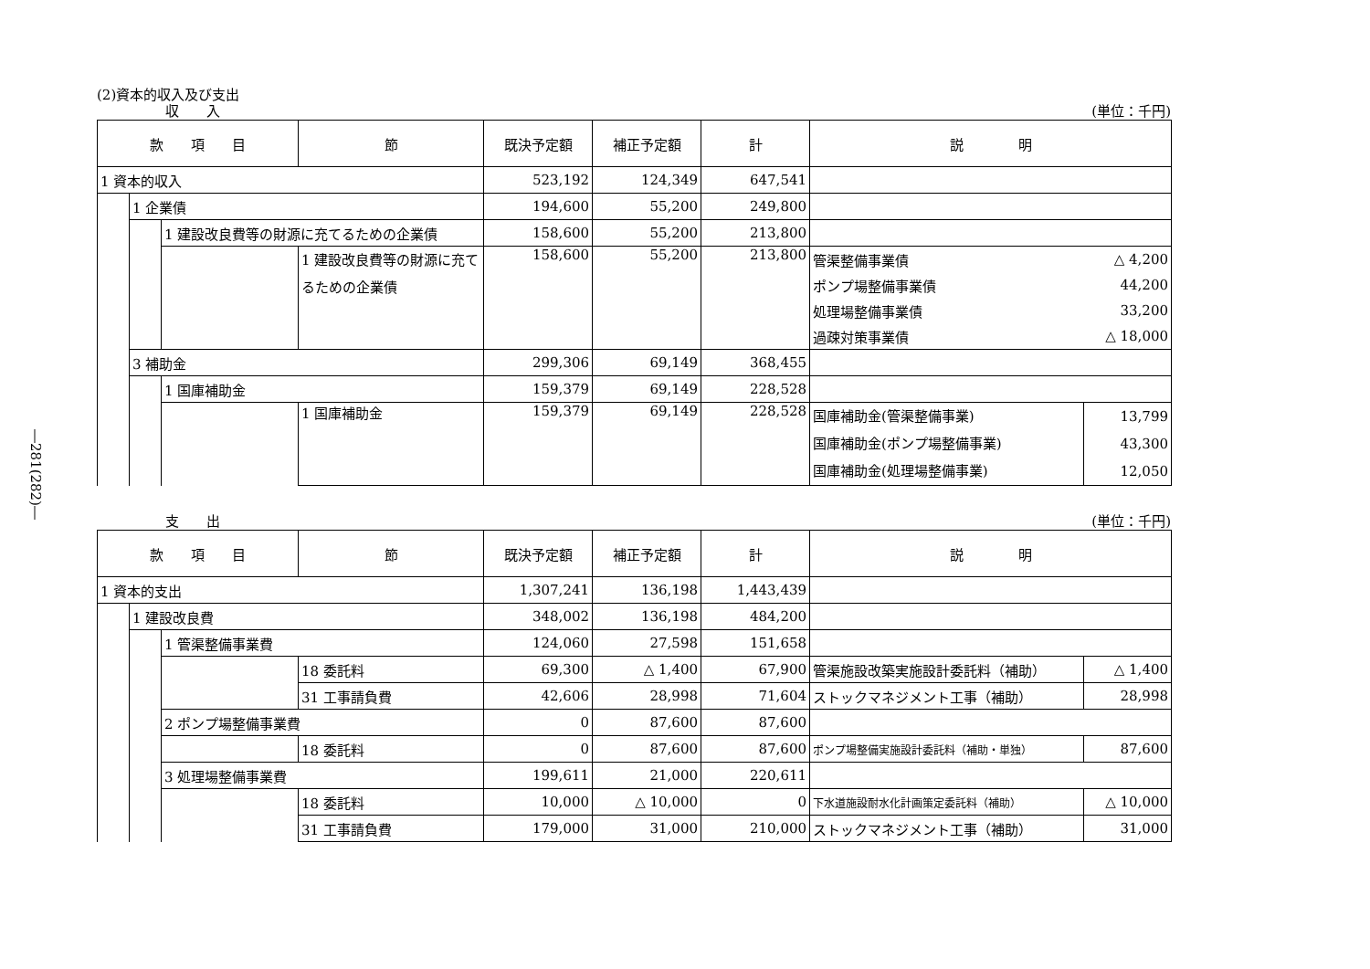―281(282)―
(2)資本的収入及び支出
収　　入 (単位：千円)
| 款 項 目 | | | 節 | 既決予定額 | 補正予定額 | 計 | 説 明 | |
| --- | --- | --- | --- | --- | --- | --- | --- | --- |
| 1 資本的収入 | | | | 523,192 | 124,349 | 647,541 | | |
| | 1 企業債 | | | 194,600 | 55,200 | 249,800 | | |
| | | 1 建設改良費等の財源に充てるための企業債 | | 158,600 | 55,200 | 213,800 | | |
| | | | 1 建設改良費等の財源に充てるための企業債 | 158,600 | 55,200 | 213,800 | 管渠整備事業債 | △ 4,200 |
| | | | | | | | ポンプ場整備事業債 | 44,200 |
| | | | | | | | 処理場整備事業債 | 33,200 |
| | | | | | | | 過疎対策事業債 | △ 18,000 |
| | 3 補助金 | | | 299,306 | 69,149 | 368,455 | | |
| | | 1 国庫補助金 | | 159,379 | 69,149 | 228,528 | | |
| | | | 1 国庫補助金 | 159,379 | 69,149 | 228,528 | 国庫補助金(管渠整備事業) 国庫補助金(ポンプ場整備事業) 国庫補助金(処理場整備事業) | 13,799 43,300 12,050 |
支　　出 (単位：千円)
| 款 項 目 | | | 節 | 既決予定額 | 補正予定額 | 計 | 説 明 | |
| --- | --- | --- | --- | --- | --- | --- | --- | --- |
| 1 資本的支出 | | | | 1,307,241 | 136,198 | 1,443,439 | | |
| | 1 建設改良費 | | | 348,002 | 136,198 | 484,200 | | |
| | | 1 管渠整備事業費 | | 124,060 | 27,598 | 151,658 | | |
| | | | 18 委託料 | 69,300 | △ 1,400 | 67,900 | 管渠施設改築実施設計委託料（補助） | △ 1,400 |
| | | | 31 工事請負費 | 42,606 | 28,998 | 71,604 | ストックマネジメント工事（補助） | 28,998 |
| | | 2 ポンプ場整備事業費 | | 0 | 87,600 | 87,600 | | |
| | | | 18 委託料 | 0 | 87,600 | 87,600 | ポンプ場整備実施設計委託料（補助・単独） | 87,600 |
| | | 3 処理場整備事業費 | | 199,611 | 21,000 | 220,611 | | |
| | | | 18 委託料 | 10,000 | △ 10,000 | 0 | 下水道施設耐水化計画策定委託料（補助） | △ 10,000 |
| | | | 31 工事請負費 | 179,000 | 31,000 | 210,000 | ストックマネジメント工事（補助） | 31,000 |